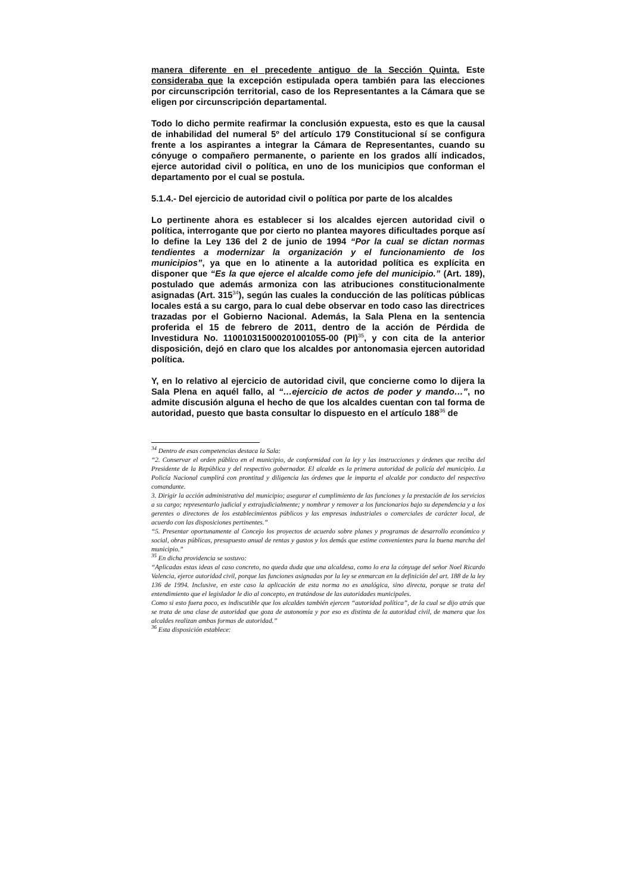manera diferente en el precedente antiguo de la Sección Quinta. Este consideraba que la excepción estipulada opera también para las elecciones por circunscripción territorial, caso de los Representantes a la Cámara que se eligen por circunscripción departamental.
Todo lo dicho permite reafirmar la conclusión expuesta, esto es que la causal de inhabilidad del numeral 5º del artículo 179 Constitucional sí se configura frente a los aspirantes a integrar la Cámara de Representantes, cuando su cónyuge o compañero permanente, o pariente en los grados allí indicados, ejerce autoridad civil o política, en uno de los municipios que conforman el departamento por el cual se postula.
5.1.4.- Del ejercicio de autoridad civil o política por parte de los alcaldes
Lo pertinente ahora es establecer si los alcaldes ejercen autoridad civil o política, interrogante que por cierto no plantea mayores dificultades porque así lo define la Ley 136 del 2 de junio de 1994 “Por la cual se dictan normas tendientes a modernizar la organización y el funcionamiento de los municipios”, ya que en lo atinente a la autoridad política es explícita en disponer que “Es la que ejerce el alcalde como jefe del municipio.” (Art. 189), postulado que además armoniza con las atribuciones constitucionalmente asignadas (Art. 315<sup>34</sup>), según las cuales la conducción de las políticas públicas locales está a su cargo, para lo cual debe observar en todo caso las directrices trazadas por el Gobierno Nacional. Además, la Sala Plena en la sentencia proferida el 15 de febrero de 2011, dentro de la acción de Pérdida de Investidura No. 110010315000201001055-00 (PI)<sup>35</sup>, y con cita de la anterior disposición, dejó en claro que los alcaldes por antonomasia ejercen autoridad política.
Y, en lo relativo al ejercicio de autoridad civil, que concierne como lo dijera la Sala Plena en aquél fallo, al “…ejercicio de actos de poder y mando…”, no admite discusión alguna el hecho de que los alcaldes cuentan con tal forma de autoridad, puesto que basta consultar lo dispuesto en el artículo 188<sup>36</sup> de
<sup>34</sup> Dentro de esas competencias destaca la Sala:
“2. Conservar el orden público en el municipio, de conformidad con la ley y las instrucciones y órdenes que reciba del Presidente de la República y del respectivo gobernador. El alcalde es la primera autoridad de policía del municipio. La Policía Nacional cumplirá con prontitud y diligencia las órdenes que le imparta el alcalde por conducto del respectivo comandante.
3. Dirigir la acción administrativa del municipio; asegurar el cumplimiento de las funciones y la prestación de los servicios a su cargo; representarlo judicial y extrajudicialmente; y nombrar y remover a los funcionarios bajo su dependencia y a los gerentes o directores de los establecimientos públicos y las empresas industriales o comerciales de carácter local, de acuerdo con las disposiciones pertinentes.”
“5. Presentar oportunamente al Concejo los proyectos de acuerdo sobre planes y programas de desarrollo económico y social, obras públicas, presupuesto anual de rentas y gastos y los demás que estime convenientes para la buena marcha del municipio.”
<sup>35</sup> En dicha providencia se sostuvo:
“Aplicadas estas ideas al caso concreto, no queda duda que una alcaldesa, como lo era la cónyuge del señor Noel Ricardo Valencia, ejerce autoridad civil, porque las funciones asignadas por la ley se enmarcan en la definición del art. 188 de la ley 136 de 1994. Inclusive, en este caso la aplicación de esta norma no es analógica, sino directa, porque se trata del entendimiento que el legislador le dio al concepto, en tratándose de las autoridades municipales.
Como si esto fuera poco, es indiscutible que los alcaldes también ejercen “autoridad política”, de la cual se dijo atrás que se trata de una clase de autoridad que goza de autonomía y por eso es distinta de la autoridad civil, de manera que los alcaldes realizan ambas formas de autoridad.”
<sup>36</sup> Esta disposición establece: